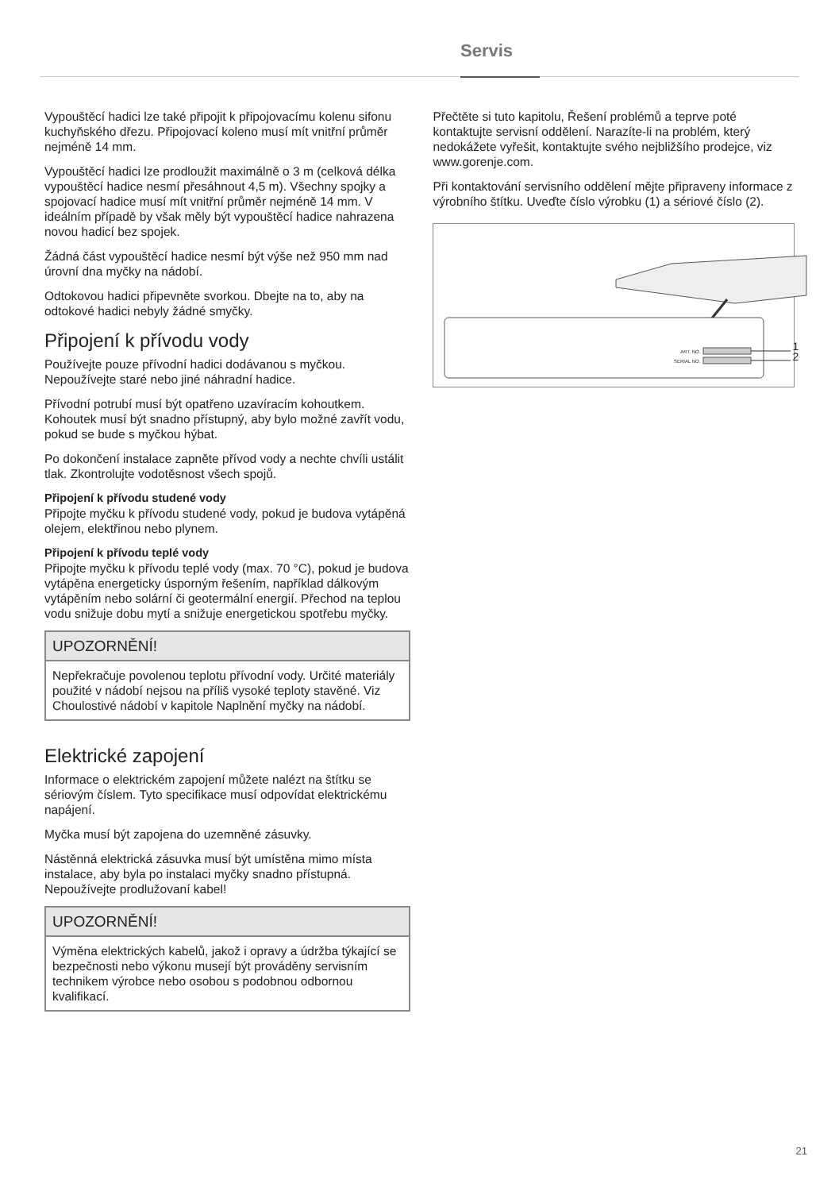Servis
Vypouštěcí hadici lze také připojit k připojovacímu kolenu sifonu kuchyňského dřezu. Připojovací koleno musí mít vnitřní průměr nejméně 14 mm.
Vypouštěcí hadici lze prodloužit maximálně o 3 m (celková délka vypouštěcí hadice nesmí přesáhnout 4,5 m). Všechny spojky a spojovací hadice musí mít vnitřní průměr nejméně 14 mm. V ideálním případě by však měly být vypouštěcí hadice nahrazena novou hadicí bez spojek.
Žádná část vypouštěcí hadice nesmí být výše než 950 mm nad úrovní dna myčky na nádobí.
Odtokovou hadici připevněte svorkou. Dbejte na to, aby na odtokové hadici nebyly žádné smyčky.
Připojení k přívodu vody
Používejte pouze přívodní hadici dodávanou s myčkou. Nepoužívejte staré nebo jiné náhradní hadice.
Přívodní potrubí musí být opatřeno uzavíracím kohoutkem. Kohoutek musí být snadno přístupný, aby bylo možné zavřít vodu, pokud se bude s myčkou hýbat.
Po dokončení instalace zapněte přívod vody a nechte chvíli ustálit tlak. Zkontrolujte vodotěsnost všech spojů.
Připojení k přívodu studené vody
Připojte myčku k přívodu studené vody, pokud je budova vytápěná olejem, elektřinou nebo plynem.
Připojení k přívodu teplé vody
Připojte myčku k přívodu teplé vody (max. 70 °C), pokud je budova vytápěna energeticky úsporným řešením, například dálkovým vytápěním nebo solární či geotermální energií. Přechod na teplou vodu snižuje dobu mytí a snižuje energetickou spotřebu myčky.
UPOZORNĚNÍ!
Nepřekračuje povolenou teplotu přívodní vody. Určité materiály použité v nádobí nejsou na příliš vysoké teploty stavěné. Viz Choulostivé nádobí v kapitole Naplnění myčky na nádobí.
Elektrické zapojení
Informace o elektrickém zapojení můžete nalézt na štítku se sériovým číslem. Tyto specifikace musí odpovídat elektrickému napájení.
Myčka musí být zapojena do uzemněné zásuvky.
Nástěnná elektrická zásuvka musí být umístěna mimo místa instalace, aby byla po instalaci myčky snadno přístupná. Nepoužívejte prodlužovaní kabel!
UPOZORNĚNÍ!
Výměna elektrických kabelů, jakož i opravy a údržba týkající se bezpečnosti nebo výkonu musejí být prováděny servisním technikem výrobce nebo osobou s podobnou odbornou kvalifikací.
Přečtěte si tuto kapitolu, Řešení problémů a teprve poté kontaktujte servisní oddělení. Narazíte-li na problém, který nedokážete vyřešit, kontaktujte svého nejbližšího prodejce, viz www.gorenje.com.
Při kontaktování servisního oddělení mějte připraveny informace z výrobního štítku. Uveďte číslo výrobku (1) a sériové číslo (2).
ART. NO.
SERIAL NO.
1
2
21